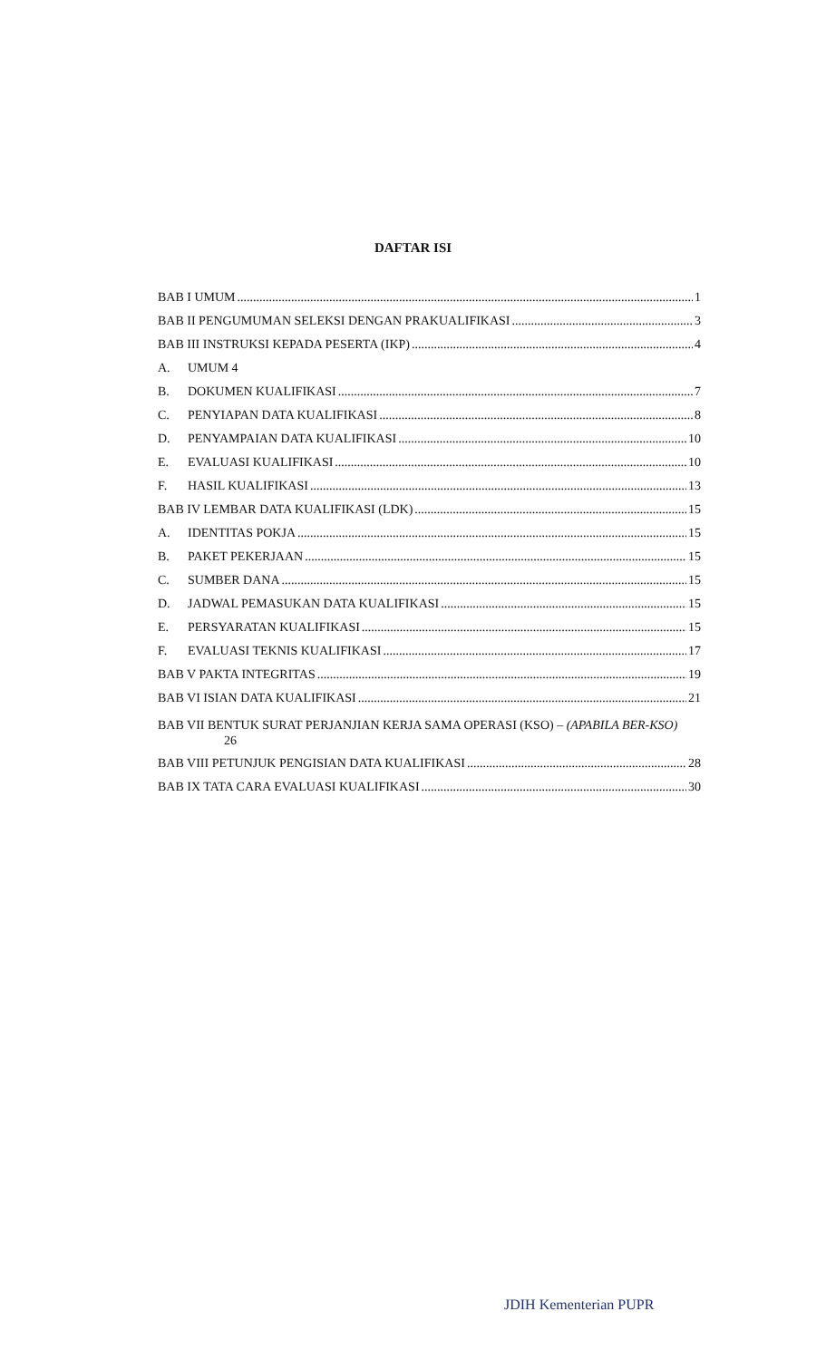DAFTAR ISI
BAB I UMUM 1
BAB II PENGUMUMAN SELEKSI DENGAN PRAKUALIFIKASI 3
BAB III INSTRUKSI KEPADA PESERTA (IKP) 4
A. UMUM 4
B. DOKUMEN KUALIFIKASI 7
C. PENYIAPAN DATA KUALIFIKASI 8
D. PENYAMPAIAN DATA KUALIFIKASI 10
E. EVALUASI KUALIFIKASI 10
F. HASIL KUALIFIKASI 13
BAB IV LEMBAR DATA KUALIFIKASI (LDK) 15
A. IDENTITAS POKJA 15
B. PAKET PEKERJAAN 15
C. SUMBER DANA 15
D. JADWAL PEMASUKAN DATA KUALIFIKASI 15
E. PERSYARATAN KUALIFIKASI 15
F. EVALUASI TEKNIS KUALIFIKASI 17
BAB V PAKTA INTEGRITAS 19
BAB VI ISIAN DATA KUALIFIKASI 21
BAB VII BENTUK SURAT PERJANJIAN KERJA SAMA OPERASI (KSO) – (APABILA BER-KSO)
26
BAB VIII PETUNJUK PENGISIAN DATA KUALIFIKASI 28
BAB IX TATA CARA EVALUASI KUALIFIKASI 30
JDIH Kementerian PUPR